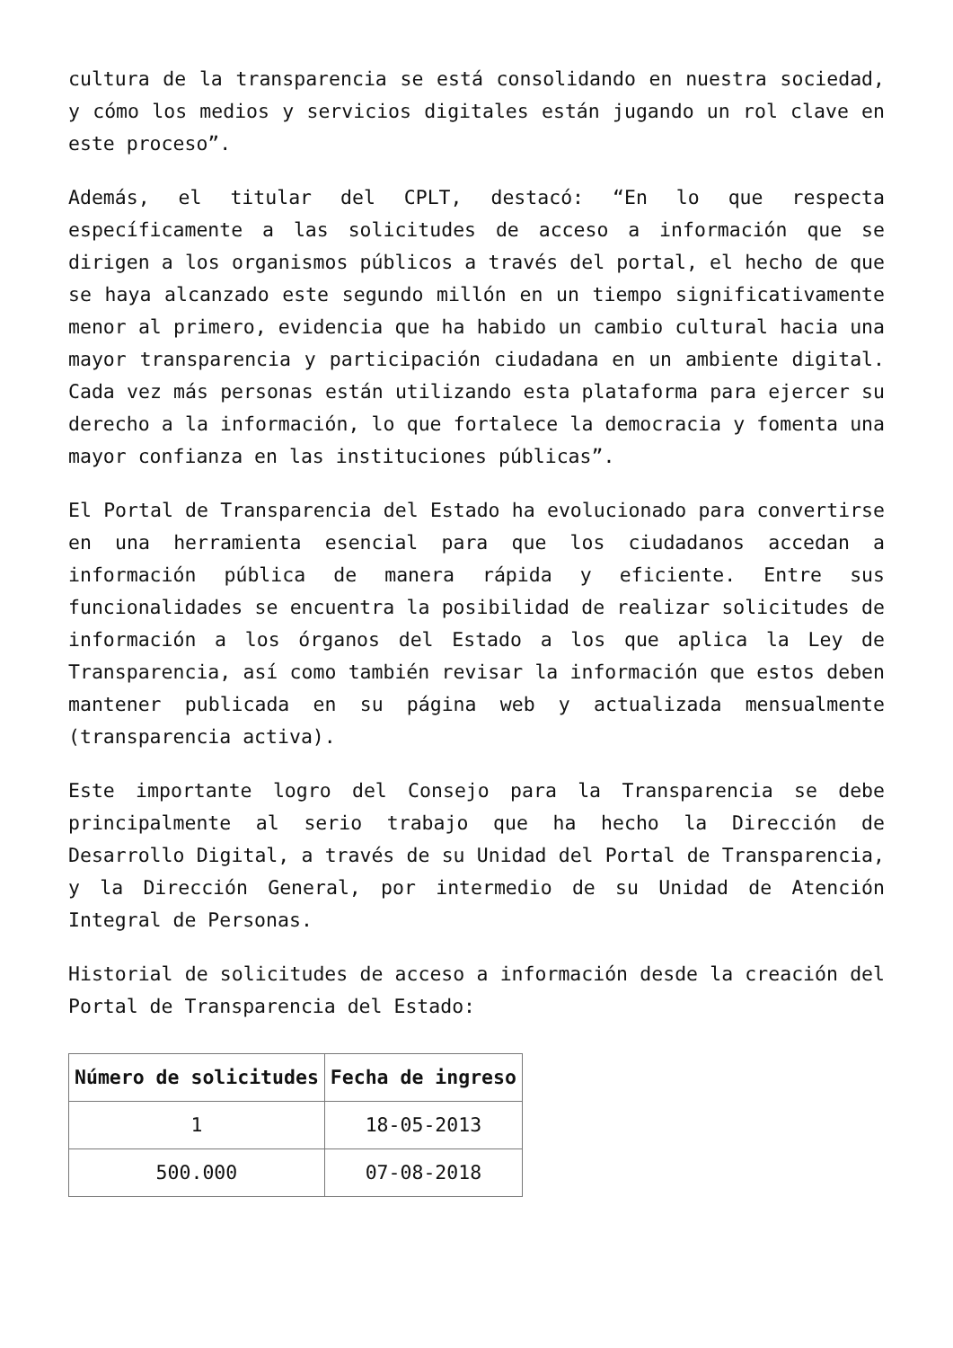cultura de la transparencia se está consolidando en nuestra sociedad, y cómo los medios y servicios digitales están jugando un rol clave en este proceso”.
Además, el titular del CPLT, destacó: “En lo que respecta específicamente a las solicitudes de acceso a información que se dirigen a los organismos públicos a través del portal, el hecho de que se haya alcanzado este segundo millón en un tiempo significativamente menor al primero, evidencia que ha habido un cambio cultural hacia una mayor transparencia y participación ciudadana en un ambiente digital. Cada vez más personas están utilizando esta plataforma para ejercer su derecho a la información, lo que fortalece la democracia y fomenta una mayor confianza en las instituciones públicas”.
El Portal de Transparencia del Estado ha evolucionado para convertirse en una herramienta esencial para que los ciudadanos accedan a información pública de manera rápida y eficiente. Entre sus funcionalidades se encuentra la posibilidad de realizar solicitudes de información a los órganos del Estado a los que aplica la Ley de Transparencia, así como también revisar la información que estos deben mantener publicada en su página web y actualizada mensualmente (transparencia activa).
Este importante logro del Consejo para la Transparencia se debe principalmente al serio trabajo que ha hecho la Dirección de Desarrollo Digital, a través de su Unidad del Portal de Transparencia, y la Dirección General, por intermedio de su Unidad de Atención Integral de Personas.
Historial de solicitudes de acceso a información desde la creación del Portal de Transparencia del Estado:
| Número de solicitudes | Fecha de ingreso |
| --- | --- |
| 1 | 18-05-2013 |
| 500.000 | 07-08-2018 |